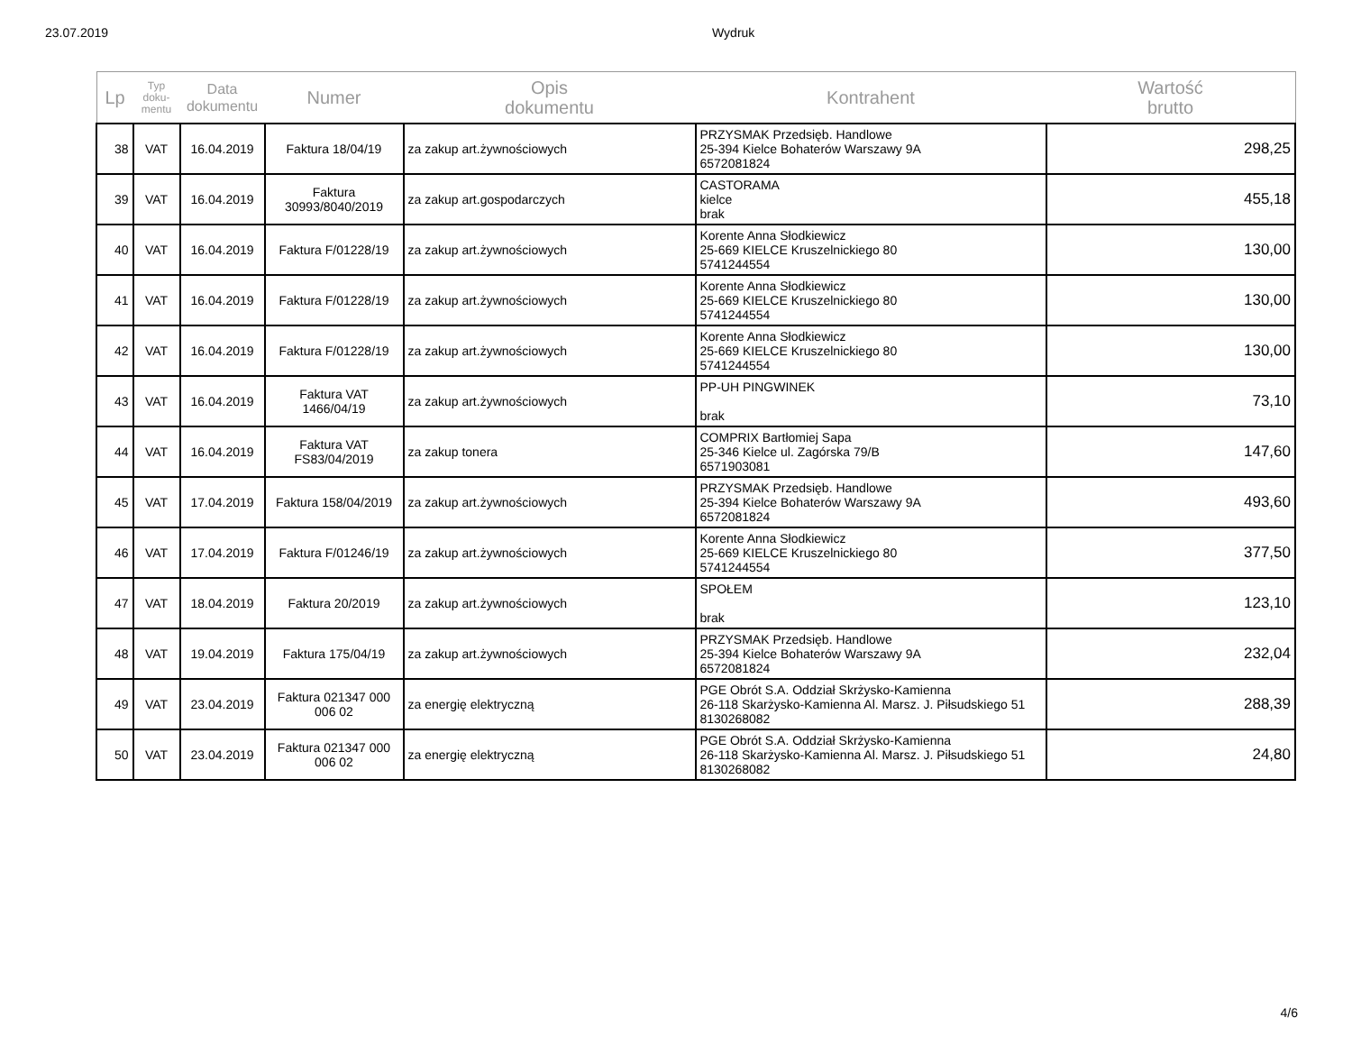23.07.2019 Wydruk
| Lp | Typ doku- mentu | Data dokumentu | Numer | Opis dokumentu | Kontrahent | Wartość brutto |
| --- | --- | --- | --- | --- | --- | --- |
| 38 | VAT | 16.04.2019 | Faktura 18/04/19 | za zakup art.żywnościowych | PRZYSMAK Przedsięb. Handlowe 25-394 Kielce Bohaterów Warszawy 9A 6572081824 | 298,25 |
| 39 | VAT | 16.04.2019 | Faktura 30993/8040/2019 | za zakup art.gospodarczych | CASTORAMA kielce brak | 455,18 |
| 40 | VAT | 16.04.2019 | Faktura F/01228/19 | za zakup art.żywnościowych | Korente Anna Słodkiewicz 25-669 KIELCE Kruszelnickiego 80 5741244554 | 130,00 |
| 41 | VAT | 16.04.2019 | Faktura F/01228/19 | za zakup art.żywnościowych | Korente Anna Słodkiewicz 25-669 KIELCE Kruszelnickiego 80 5741244554 | 130,00 |
| 42 | VAT | 16.04.2019 | Faktura F/01228/19 | za zakup art.żywnościowych | Korente Anna Słodkiewicz 25-669 KIELCE Kruszelnickiego 80 5741244554 | 130,00 |
| 43 | VAT | 16.04.2019 | Faktura VAT 1466/04/19 | za zakup art.żywnościowych | PP-UH PINGWINEK brak | 73,10 |
| 44 | VAT | 16.04.2019 | Faktura VAT FS83/04/2019 | za zakup tonera | COMPRIX Bartłomiej Sapa 25-346 Kielce ul. Zagórska 79/B 6571903081 | 147,60 |
| 45 | VAT | 17.04.2019 | Faktura 158/04/2019 | za zakup art.żywnościowych | PRZYSMAK Przedsięb. Handlowe 25-394 Kielce Bohaterów Warszawy 9A 6572081824 | 493,60 |
| 46 | VAT | 17.04.2019 | Faktura F/01246/19 | za zakup art.żywnościowych | Korente Anna Słodkiewicz 25-669 KIELCE Kruszelnickiego 80 5741244554 | 377,50 |
| 47 | VAT | 18.04.2019 | Faktura 20/2019 | za zakup art.żywnościowych | SPOŁEM brak | 123,10 |
| 48 | VAT | 19.04.2019 | Faktura 175/04/19 | za zakup art.żywnościowych | PRZYSMAK Przedsięb. Handlowe 25-394 Kielce Bohaterów Warszawy 9A 6572081824 | 232,04 |
| 49 | VAT | 23.04.2019 | Faktura 021347 000 006 02 | za energię elektryczną | PGE Obrót S.A. Oddział Skrżysko-Kamienna 26-118 Skarżysko-Kamienna Al. Marsz. J. Piłsudskiego 51 8130268082 | 288,39 |
| 50 | VAT | 23.04.2019 | Faktura 021347 000 006 02 | za energię elektryczną | PGE Obrót S.A. Oddział Skrżysko-Kamienna 26-118 Skarżysko-Kamienna Al. Marsz. J. Piłsudskiego 51 8130268082 | 24,80 |
4/6